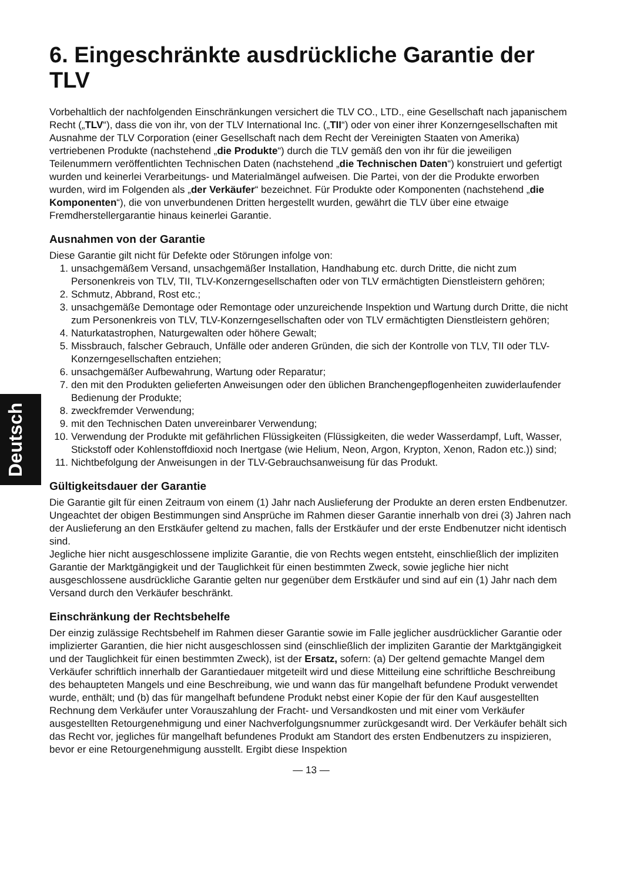6. Eingeschränkte ausdrückliche Garantie der TLV
Vorbehaltlich der nachfolgenden Einschränkungen versichert die TLV CO., LTD., eine Gesellschaft nach japanischem Recht („TLV“), dass die von ihr, von der TLV International Inc. („TII“) oder von einer ihrer Konzerngesellschaften mit Ausnahme der TLV Corporation (einer Gesellschaft nach dem Recht der Vereinigten Staaten von Amerika) vertriebenen Produkte (nachstehend „die Produkte“) durch die TLV gemäß den von ihr für die jeweiligen Teilenummern veröffentlichten Technischen Daten (nachstehend „die Technischen Daten“) konstruiert und gefertigt wurden und keinerlei Verarbeitungs- und Materialmängel aufweisen. Die Partei, von der die Produkte erworben wurden, wird im Folgenden als „der Verkäufer“ bezeichnet. Für Produkte oder Komponenten (nachstehend „die Komponenten“), die von unverbundenen Dritten hergestellt wurden, gewährt die TLV über eine etwaige Fremdherstellergarantie hinaus keinerlei Garantie.
Ausnahmen von der Garantie
Diese Garantie gilt nicht für Defekte oder Störungen infolge von:
1. unsachgemäßem Versand, unsachgemäßer Installation, Handhabung etc. durch Dritte, die nicht zum Personenkreis von TLV, TII, TLV-Konzerngesellschaften oder von TLV ermächtigten Dienstleistern gehören;
2. Schmutz, Abbrand, Rost etc.;
3. unsachgemäße Demontage oder Remontage oder unzureichende Inspektion und Wartung durch Dritte, die nicht zum Personenkreis von TLV, TLV-Konzerngesellschaften oder von TLV ermächtigten Dienstleistern gehören;
4. Naturkatastrophen, Naturgewalten oder höhere Gewalt;
5. Missbrauch, falscher Gebrauch, Unfälle oder anderen Gründen, die sich der Kontrolle von TLV, TII oder TLV-Konzerngesellschaften entziehen;
6. unsachgemäßer Aufbewahrung, Wartung oder Reparatur;
7. den mit den Produkten gelieferten Anweisungen oder den üblichen Branchengepflogenheiten zuwiderlaufender Bedienung der Produkte;
8. zweckfremder Verwendung;
9. mit den Technischen Daten unvereinbarer Verwendung;
10. Verwendung der Produkte mit gefährlichen Flüssigkeiten (Flüssigkeiten, die weder Wasserdampf, Luft, Wasser, Stickstoff oder Kohlenstoffdioxid noch Inertgase (wie Helium, Neon, Argon, Krypton, Xenon, Radon etc.)) sind;
11. Nichtbefolgung der Anweisungen in der TLV-Gebrauchsanweisung für das Produkt.
Gültigkeitsdauer der Garantie
Die Garantie gilt für einen Zeitraum von einem (1) Jahr nach Auslieferung der Produkte an deren ersten Endbenutzer. Ungeachtet der obigen Bestimmungen sind Ansprüche im Rahmen dieser Garantie innerhalb von drei (3) Jahren nach der Auslieferung an den Erstkäufer geltend zu machen, falls der Erstkäufer und der erste Endbenutzer nicht identisch sind.
Jegliche hier nicht ausgeschlossene implizite Garantie, die von Rechts wegen entsteht, einschließlich der impliziten Garantie der Marktgängigkeit und der Tauglichkeit für einen bestimmten Zweck, sowie jegliche hier nicht ausgeschlossene ausdrückliche Garantie gelten nur gegenüber dem Erstkäufer und sind auf ein (1) Jahr nach dem Versand durch den Verkäufer beschränkt.
Einschränkung der Rechtsbehelfe
Der einzig zulässige Rechtsbehelf im Rahmen dieser Garantie sowie im Falle jeglicher ausdrücklicher Garantie oder implizierter Garantien, die hier nicht ausgeschlossen sind (einschließlich der impliziten Garantie der Marktgängigkeit und der Tauglichkeit für einen bestimmten Zweck), ist der Ersatz, sofern: (a) Der geltend gemachte Mangel dem Verkäufer schriftlich innerhalb der Garantiedauer mitgeteilt wird und diese Mitteilung eine schriftliche Beschreibung des behaupteten Mangels und eine Beschreibung, wie und wann das für mangelhaft befundene Produkt verwendet wurde, enthält; und (b) das für mangelhaft befundene Produkt nebst einer Kopie der für den Kauf ausgestellten Rechnung dem Verkäufer unter Vorauszahlung der Fracht- und Versandkosten und mit einer vom Verkäufer ausgestellten Retourgenehmigung und einer Nachverfolgungsnummer zurückgesandt wird. Der Verkäufer behält sich das Recht vor, jegliches für mangelhaft befundenes Produkt am Standort des ersten Endbenutzers zu inspizieren, bevor er eine Retourgenehmigung ausstellt. Ergibt diese Inspektion
— 13 —
Deutsch